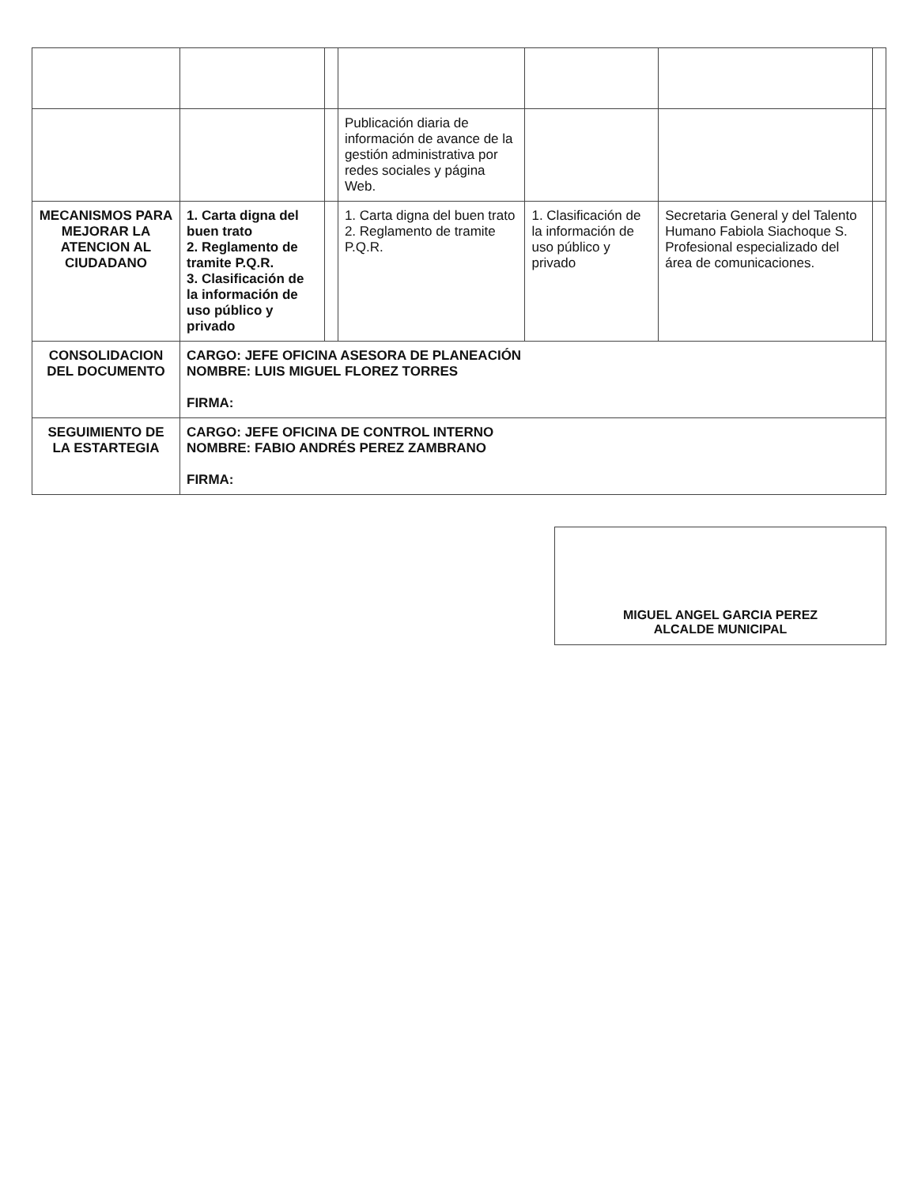| | | | Publicación diaria de información de avance de la gestión administrativa por redes sociales y página Web. | | | |
| MECANISMOS PARA MEJORAR LA ATENCION AL CIUDADANO | 1. Carta digna del buen trato 2. Reglamento de tramite P.Q.R. 3. Clasificación de la información de uso público y privado | | 1. Carta digna del buen trato 2. Reglamento de tramite P.Q.R. | 1. Clasificación de la información de uso público y privado | Secretaria General y del Talento Humano Fabiola Siachoque S. Profesional especializado del área de comunicaciones. | |
| CONSOLIDACION DEL DOCUMENTO | CARGO: JEFE OFICINA ASESORA DE PLANEACIÓN NOMBRE: LUIS MIGUEL FLOREZ TORRES FIRMA: | | | | | |
| SEGUIMIENTO DE LA ESTARTEGIA | CARGO: JEFE OFICINA DE CONTROL INTERNO NOMBRE: FABIO ANDRÉS PEREZ ZAMBRANO FIRMA: | | | | | |
MIGUEL ANGEL GARCIA PEREZ
ALCALDE MUNICIPAL